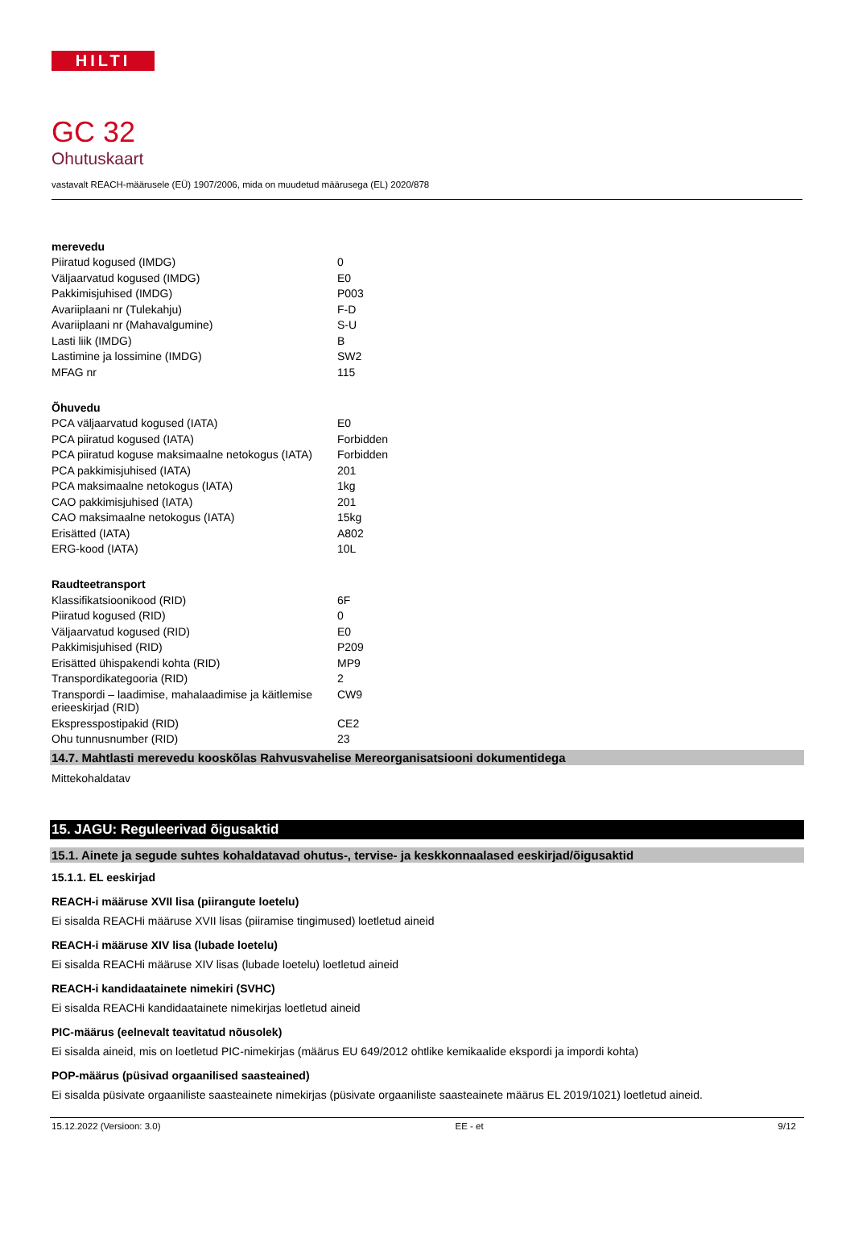HILTI
GC 32
Ohutuskaart
vastavalt REACH-määrusele (EÜ) 1907/2006, mida on muudetud määrusega (EL) 2020/878
| merevedu | |
| Piiratud kogused (IMDG) | 0 |
| Väljaarvatud kogused (IMDG) | E0 |
| Pakkimisjuhised (IMDG) | P003 |
| Avariiplaani nr (Tulekahju) | F-D |
| Avariiplaani nr (Mahavalgumine) | S-U |
| Lasti liik (IMDG) | B |
| Lastimine ja lossimine (IMDG) | SW2 |
| MFAG nr | 115 |
| Õhuvedu | |
| PCA väljaarvatud kogused (IATA) | E0 |
| PCA piiratud kogused (IATA) | Forbidden |
| PCA piiratud koguse maksimaalne netokogus (IATA) | Forbidden |
| PCA pakkimisjuhised (IATA) | 201 |
| PCA maksimaalne netokogus (IATA) | 1kg |
| CAO pakkimisjuhised (IATA) | 201 |
| CAO maksimaalne netokogus (IATA) | 15kg |
| Erisätted (IATA) | A802 |
| ERG-kood (IATA) | 10L |
| Raudteetransport | |
| Klassifikatsioonikood (RID) | 6F |
| Piiratud kogused (RID) | 0 |
| Väljaarvatud kogused (RID) | E0 |
| Pakkimisjuhised (RID) | P209 |
| Erisätted ühispakendi kohta (RID) | MP9 |
| Transpordikategooria (RID) | 2 |
| Transpordi – laadimise, mahalaadimise ja käitlemise erieeskirjad (RID) | CW9 |
| Ekspresspostipakid (RID) | CE2 |
| Ohu tunnusnumber (RID) | 23 |
14.7. Mahtlasti merevedu kooskõlas Rahvusvahelise Mereorganisatsiooni dokumentidega
Mittekohaldatav
15. JAGU: Reguleerivad õigusaktid
15.1. Ainete ja segude suhtes kohaldatavad ohutus-, tervise- ja keskkonnaalased eeskirjad/õigusaktid
15.1.1. EL eeskirjad
REACH-i määruse XVII lisa (piirangute loetelu)
Ei sisalda REACHi määruse XVII lisas (piiramise tingimused) loetletud aineid
REACH-i määruse XIV lisa (lubade loetelu)
Ei sisalda REACHi määruse XIV lisas (lubade loetelu) loetletud aineid
REACH-i kandidaatainete nimekiri (SVHC)
Ei sisalda REACHi kandidaatainete nimekirjas loetletud aineid
PIC-määrus (eelnevalt teavitatud nõusolek)
Ei sisalda aineid, mis on loetletud PIC-nimekirjas (määrus EU 649/2012 ohtlike kemikaalide ekspordi ja impordi kohta)
POP-määrus (püsivad orgaanilised saasteained)
Ei sisalda püsivate orgaaniliste saasteainete nimekirjas (püsivate orgaaniliste saasteainete määrus EL 2019/1021) loetletud aineid.
15.12.2022 (Versioon: 3.0) EE - et 9/12